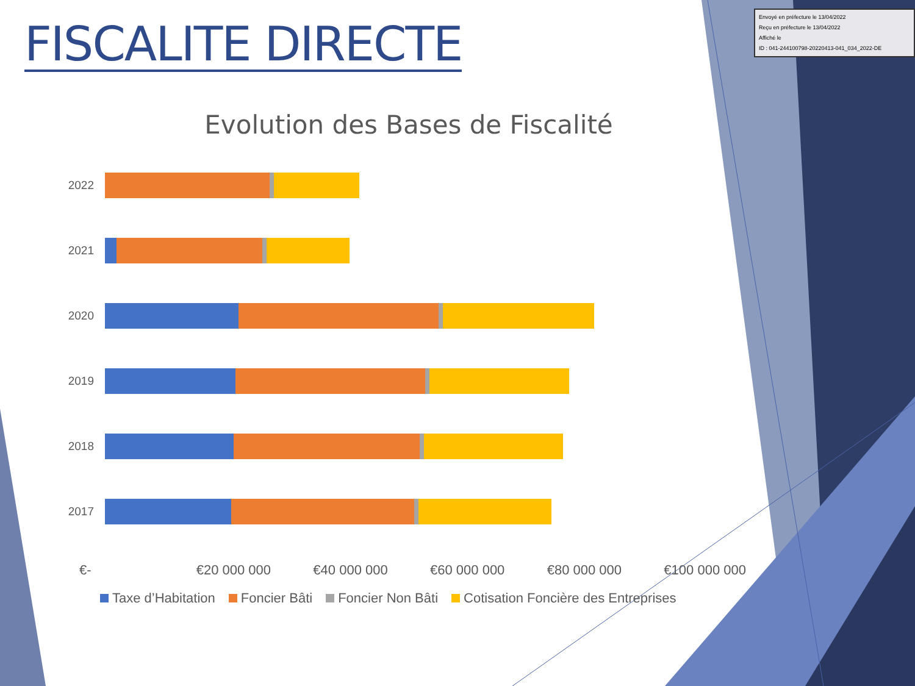FISCALITE DIRECTE
Envoyé en préfecture le 13/04/2022
Reçu en préfecture le 13/04/2022
Affiché le
ID : 041-244100798-20220413-041_034_2022-DE
Evolution des Bases de Fiscalité
2022
2021
2020
2019
2018
2017
€- €20 000 000 €40 000 000 €60 000 000 €80 000 000 €100 000 000
Taxe d’Habitation Foncier Bâti Foncier Non Bâti Cotisation Foncière des Entreprises